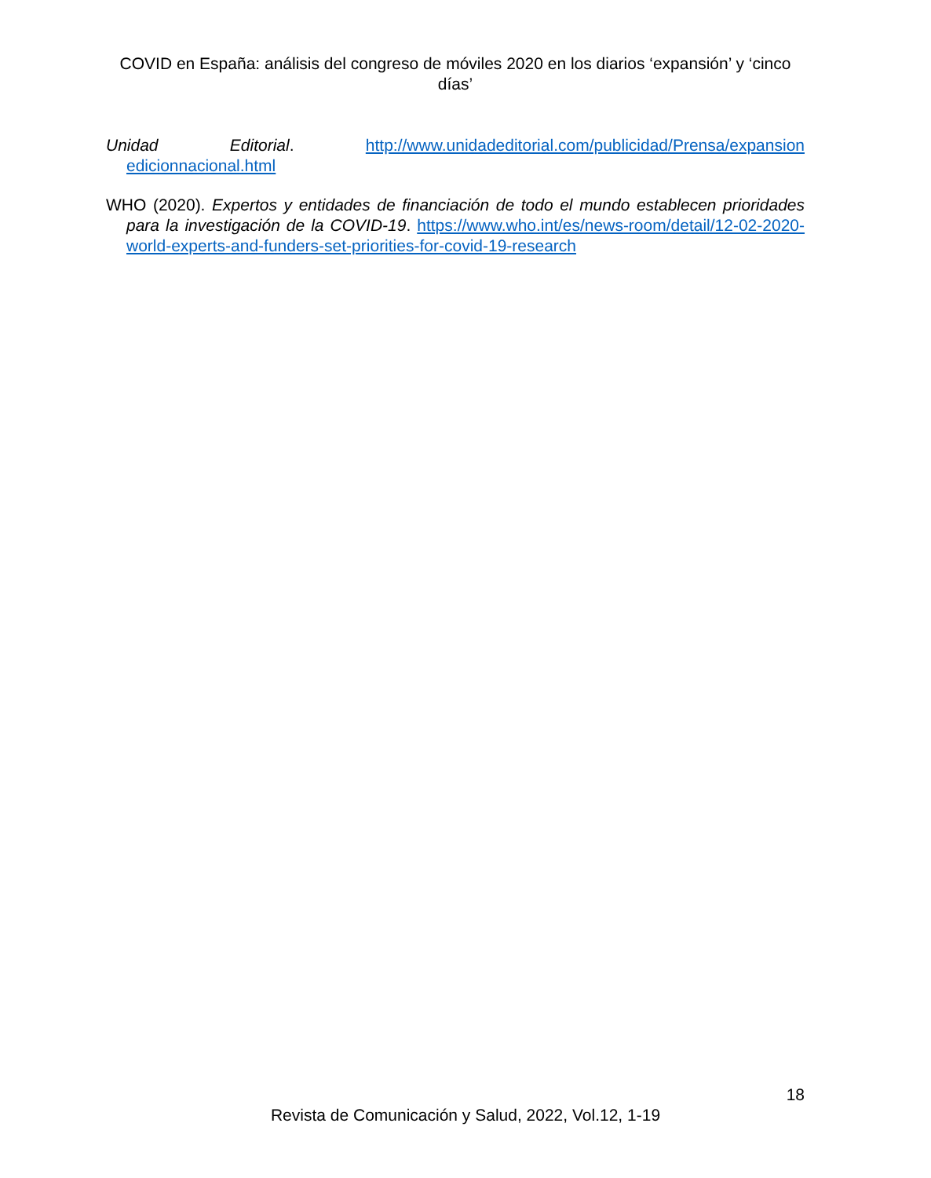COVID en España: análisis del congreso de móviles 2020 en los diarios ‘expansión’ y ‘cinco días’
Unidad Editorial. http://www.unidadeditorial.com/publicidad/Prensa/expansion edicionnacional.html
WHO (2020). Expertos y entidades de financiación de todo el mundo establecen prioridades para la investigación de la COVID-19. https://www.who.int/es/news-room/detail/12-02-2020-world-experts-and-funders-set-priorities-for-covid-19-research
18
Revista de Comunicación y Salud, 2022, Vol.12, 1-19